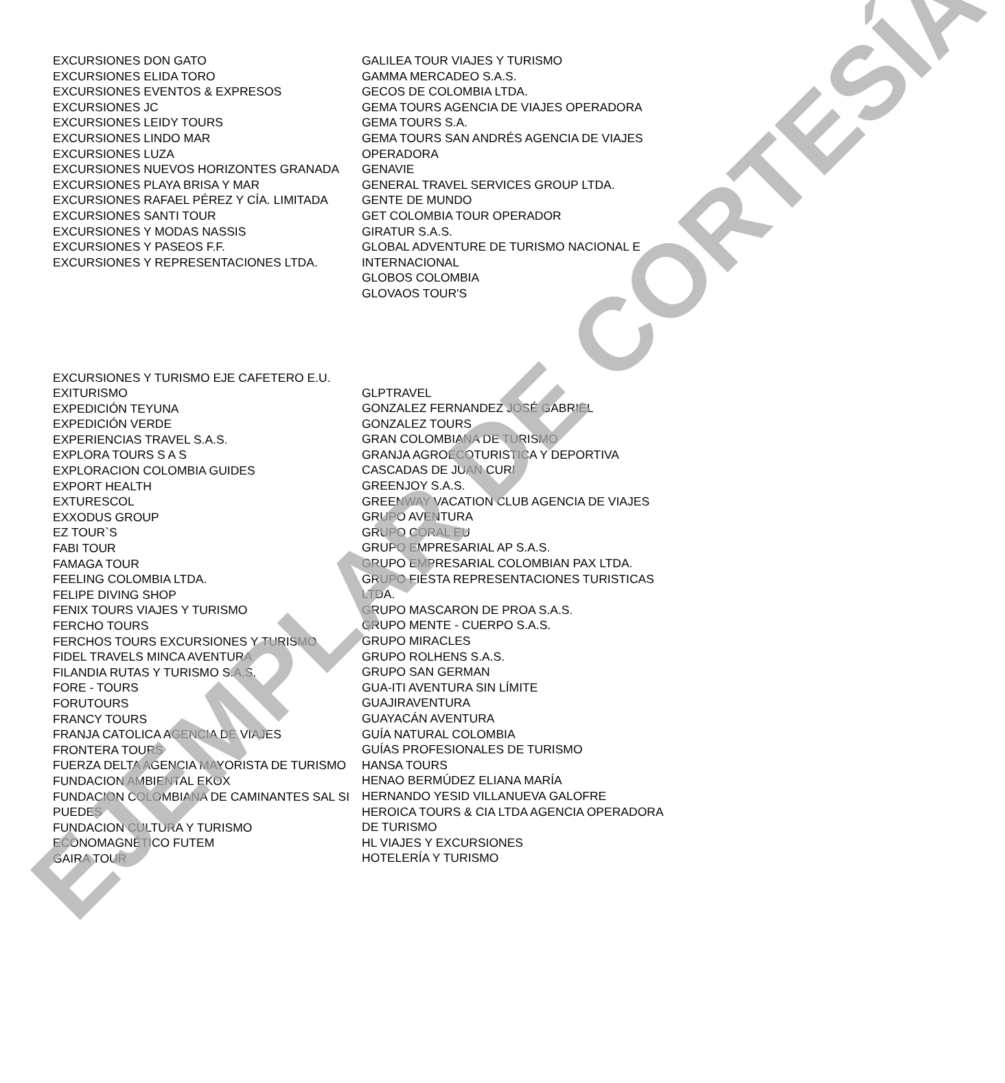EXCURSIONES DON GATO
EXCURSIONES ELIDA TORO
EXCURSIONES EVENTOS & EXPRESOS
EXCURSIONES JC
EXCURSIONES LEIDY TOURS
EXCURSIONES LINDO MAR
EXCURSIONES LUZA
EXCURSIONES NUEVOS HORIZONTES GRANADA
EXCURSIONES PLAYA BRISA Y MAR
EXCURSIONES RAFAEL PÉREZ Y CÍA. LIMITADA
EXCURSIONES SANTI TOUR
EXCURSIONES Y MODAS NASSIS
EXCURSIONES Y PASEOS F.F.
EXCURSIONES Y REPRESENTACIONES LTDA.
GALILEA TOUR VIAJES Y TURISMO
GAMMA MERCADEO S.A.S.
GECOS DE COLOMBIA LTDA.
GEMA TOURS AGENCIA DE VIAJES OPERADORA
GEMA TOURS S.A.
GEMA TOURS SAN ANDRÉS AGENCIA DE VIAJES OPERADORA
GENAVIE
GENERAL TRAVEL SERVICES GROUP LTDA.
GENTE DE MUNDO
GET COLOMBIA TOUR OPERADOR
GIRATUR S.A.S.
GLOBAL ADVENTURE DE TURISMO NACIONAL E INTERNACIONAL
GLOBOS COLOMBIA
GLOVAOS TOUR'S
EXCURSIONES Y TURISMO EJE CAFETERO E.U.
EXITURISMO
EXPEDICIÓN TEYUNA
EXPEDICIÓN VERDE
EXPERIENCIAS TRAVEL S.A.S.
EXPLORA TOURS S A S
EXPLORACION COLOMBIA GUIDES
EXPORT HEALTH
EXTURESCOL
EXXODUS GROUP
EZ TOUR`S
FABI TOUR
FAMAGA TOUR
FEELING COLOMBIA LTDA.
FELIPE DIVING SHOP
FENIX TOURS VIAJES Y TURISMO
FERCHO TOURS
FERCHOS TOURS EXCURSIONES Y TURISMO
FIDEL TRAVELS MINCA AVENTURA
FILANDIA RUTAS Y TURISMO S.A.S.
FORE - TOURS
FORUTOURS
FRANCY TOURS
FRANJA CATOLICA AGENCIA DE VIAJES
FRONTERA TOURS
FUERZA DELTA AGENCIA MAYORISTA DE TURISMO
FUNDACION AMBIENTAL EKOX
FUNDACION COLOMBIANA DE CAMINANTES SAL SI PUEDES
FUNDACION CULTURA Y TURISMO ECONOMAGNÉTICO FUTEM
GAIRA TOUR
GLPTRAVEL
GONZALEZ FERNANDEZ JOSÉ GABRIEL
GONZALEZ TOURS
GRAN COLOMBIANA DE TURISMO
GRANJA AGROECOTURISTICA Y DEPORTIVA CASCADAS DE JUAN CURI
GREENJOY S.A.S.
GREENWAY VACATION CLUB AGENCIA DE VIAJES
GRUPO AVENTURA
GRUPO CORAL EU
GRUPO EMPRESARIAL AP S.A.S.
GRUPO EMPRESARIAL COLOMBIAN PAX LTDA.
GRUPO FIESTA REPRESENTACIONES TURISTICAS LTDA.
GRUPO MASCARON DE PROA S.A.S.
GRUPO MENTE - CUERPO S.A.S.
GRUPO MIRACLES
GRUPO ROLHENS S.A.S.
GRUPO SAN GERMAN
GUA-ITI AVENTURA SIN LÍMITE
GUAJIRAVENTURA
GUAYACÁN AVENTURA
GUÍA NATURAL COLOMBIA
GUÍAS PROFESIONALES DE TURISMO
HANSA TOURS
HENAO BERMÚDEZ ELIANA MARÍA
HERNANDO YESID VILLANUEVA GALOFRE
HEROICA TOURS & CIA LTDA AGENCIA OPERADORA DE TURISMO
HL VIAJES Y EXCURSIONES
HOTELERÍA Y TURISMO
EJEMPLAR DE CORTESÍA